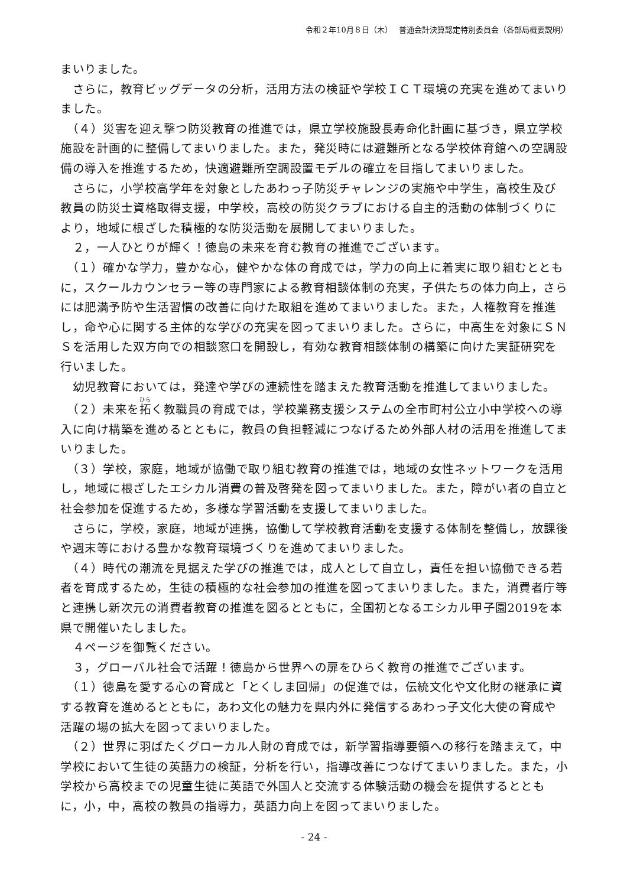令和２年10月８日（木）　 普通会計決算認定特別委員会（各部局概要説明）
まいりました。
　さらに，教育ビッグデータの分析，活用方法の検証や学校ＩＣＴ環境の充実を進めてまいりました。
　（４）災害を迎え撃つ防災教育の推進では，県立学校施設長寿命化計画に基づき，県立学校施設を計画的に整備してまいりました。また，発災時には避難所となる学校体育館への空調設備の導入を推進するため，快適避難所空調設置モデルの確立を目指してまいりました。
　さらに，小学校高学年を対象としたあわっ子防災チャレンジの実施や中学生，高校生及び教員の防災士資格取得支援，中学校，高校の防災クラブにおける自主的活動の体制づくりにより，地域に根ざした積極的な防災活動を展開してまいりました。
　２，一人ひとりが輝く！徳島の未来を育む教育の推進でございます。
　（１）確かな学力，豊かな心，健やかな体の育成では，学力の向上に着実に取り組むとともに，スクールカウンセラー等の専門家による教育相談体制の充実，子供たちの体力向上，さらには肥満予防や生活習慣の改善に向けた取組を進めてまいりました。また，人権教育を推進し，命や心に関する主体的な学びの充実を図ってまいりました。さらに，中高生を対象にＳＮＳを活用した双方向での相談窓口を開設し，有効な教育相談体制の構築に向けた実証研究を行いました。
　幼児教育においては，発達や学びの連続性を踏まえた教育活動を推進してまいりました。
　（２）未来を拓く教職員の育成では，学校業務支援システムの全市町村公立小中学校への導入に向け構築を進めるとともに，教員の負担軽減につなげるため外部人材の活用を推進してまいりました。
　（３）学校，家庭，地域が協働で取り組む教育の推進では，地域の女性ネットワークを活用し，地域に根ざしたエシカル消費の普及啓発を図ってまいりました。また，障がい者の自立と社会参加を促進するため，多様な学習活動を支援してまいりました。
　さらに，学校，家庭，地域が連携，協働して学校教育活動を支援する体制を整備し，放課後や週末等における豊かな教育環境づくりを進めてまいりました。
　（４）時代の潮流を見据えた学びの推進では，成人として自立し，責任を担い協働できる若者を育成するため，生徒の積極的な社会参加の推進を図ってまいりました。また，消費者庁等と連携し新次元の消費者教育の推進を図るとともに，全国初となるエシカル甲子園2019を本県で開催いたしました。
　４ページを御覧ください。
　３，グローバル社会で活躍！徳島から世界への扉をひらく教育の推進でございます。
　（１）徳島を愛する心の育成と「とくしま回帰」の促進では，伝統文化や文化財の継承に資する教育を進めるとともに，あわ文化の魅力を県内外に発信するあわっ子文化大使の育成や活躍の場の拡大を図ってまいりました。
　（２）世界に羽ばたくグローカル人財の育成では，新学習指導要領への移行を踏まえて，中学校において生徒の英語力の検証，分析を行い，指導改善につなげてまいりました。また，小学校から高校までの児童生徒に英語で外国人と交流する体験活動の機会を提供するとともに，小，中，高校の教員の指導力，英語力向上を図ってまいりました。
- 24 -